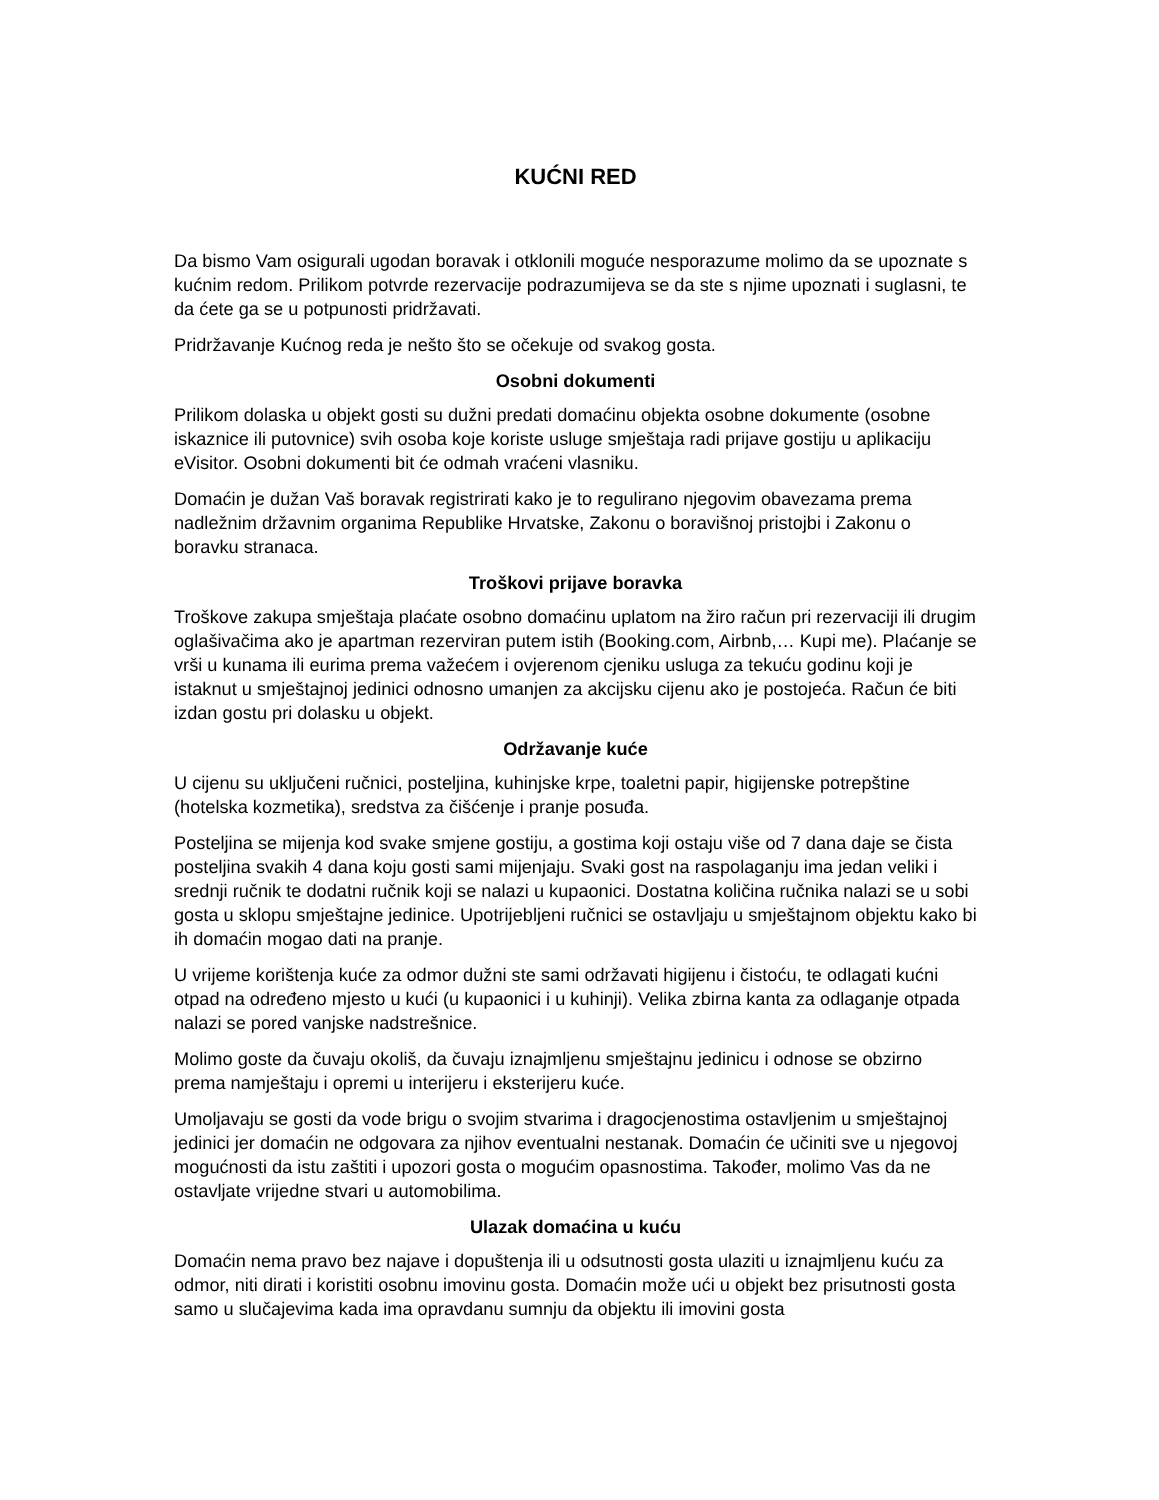KUĆNI RED
Da bismo Vam osigurali ugodan boravak i otklonili moguće nesporazume molimo da se upoznate s kućnim redom. Prilikom potvrde rezervacije podrazumijeva se da ste s njime upoznati i suglasni, te da ćete ga se u potpunosti pridržavati.
Pridržavanje Kućnog reda je nešto što se očekuje od svakog gosta.
Osobni dokumenti
Prilikom dolaska u objekt gosti su dužni predati domaćinu objekta osobne dokumente (osobne iskaznice ili putovnice) svih osoba koje koriste usluge smještaja radi prijave gostiju u aplikaciju eVisitor. Osobni dokumenti bit će odmah vraćeni vlasniku.
Domaćin je dužan Vaš boravak registrirati kako je to regulirano njegovim obavezama prema nadležnim državnim organima Republike Hrvatske, Zakonu o boravišnoj pristojbi i Zakonu o boravku stranaca.
Troškovi prijave boravka
Troškove zakupa smještaja plaćate osobno domaćinu uplatom na žiro račun pri rezervaciji ili drugim oglašivačima ako je apartman rezerviran putem istih (Booking.com, Airbnb,… Kupi me). Plaćanje se vrši u kunama ili eurima prema važećem i ovjerenom cjeniku usluga za tekuću godinu koji je istaknut u smještajnoj jedinici odnosno umanjen za akcijsku cijenu ako je postojeća. Račun će biti izdan gostu pri dolasku u objekt.
Održavanje kuće
U cijenu su uključeni ručnici, posteljina, kuhinjske krpe, toaletni papir, higijenske potrepštine (hotelska kozmetika), sredstva za čišćenje i pranje posuđa.
Posteljina se mijenja kod svake smjene gostiju, a gostima koji ostaju više od 7 dana daje se čista posteljina svakih 4 dana koju gosti sami mijenjaju. Svaki gost na raspolaganju ima jedan veliki i srednji ručnik te dodatni ručnik koji se nalazi u kupaonici. Dostatna količina ručnika nalazi se u sobi gosta u sklopu smještajne jedinice. Upotrijebljeni ručnici se ostavljaju u smještajnom objektu kako bi ih domaćin mogao dati na pranje.
U vrijeme korištenja kuće za odmor dužni ste sami održavati higijenu i čistoću, te odlagati kućni otpad na određeno mjesto u kući (u kupaonici i u kuhinji). Velika zbirna kanta za odlaganje otpada nalazi se pored vanjske nadstrešnice.
Molimo goste da čuvaju okoliš, da čuvaju iznajmljenu smještajnu jedinicu i odnose se obzirno prema namještaju i opremi u interijeru i eksterijeru kuće.
Umoljavaju se gosti da vode brigu o svojim stvarima i dragocjenostima ostavljenim u smještajnoj jedinici jer domaćin ne odgovara za njihov eventualni nestanak. Domaćin će učiniti sve u njegovoj mogućnosti da istu zaštiti i upozori gosta o mogućim opasnostima. Također, molimo Vas da ne ostavljate vrijedne stvari u automobilima.
Ulazak domaćina u kuću
Domaćin nema pravo bez najave i dopuštenja ili u odsutnosti gosta ulaziti u iznajmljenu kuću za odmor, niti dirati i koristiti osobnu imovinu gosta. Domaćin može ući u objekt bez prisutnosti gosta samo u slučajevima kada ima opravdanu sumnju da objektu ili imovini gosta